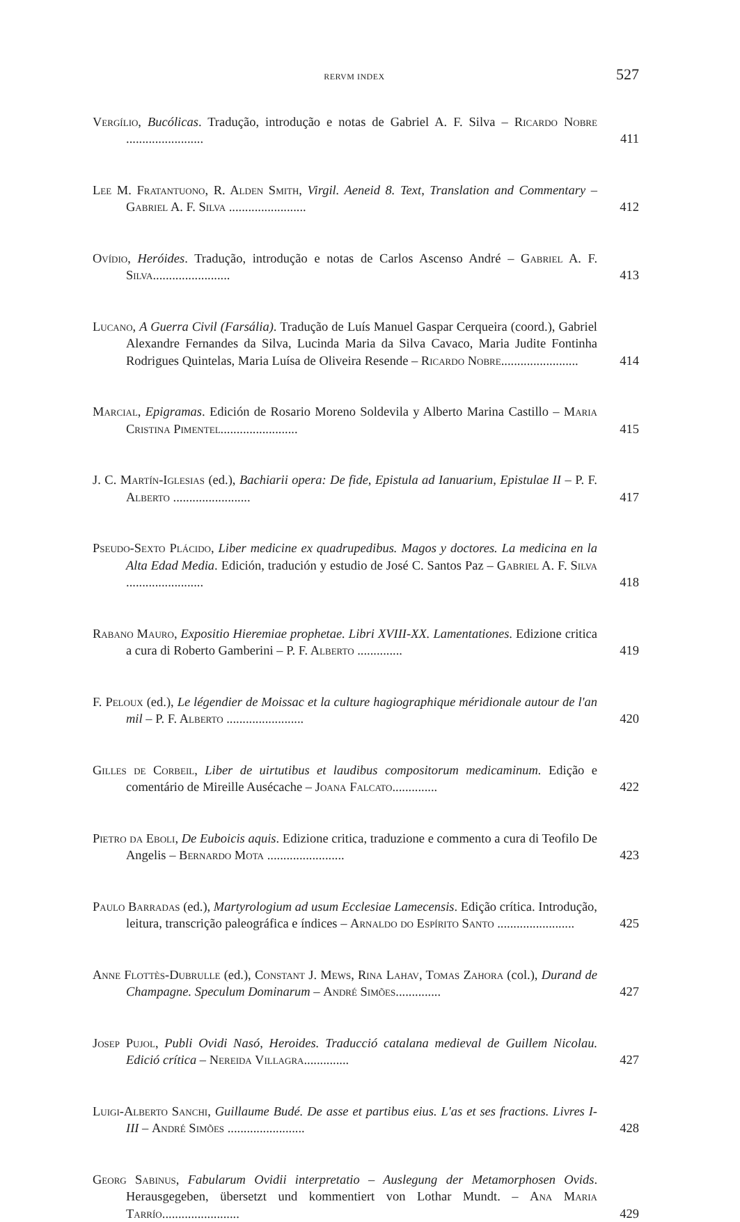RERVM INDEX 527
Vergílio, Bucólicas. Tradução, introdução e notas de Gabriel A. F. Silva – Ricardo Nobre ........................
411
Lee M. Fratantuono, R. Alden Smith, Virgil. Aeneid 8. Text, Translation and Commentary – Gabriel A. F. Silva ........................
412
Ovídio, Heróides. Tradução, introdução e notas de Carlos Ascenso André – Gabriel A. F. Silva........................
413
Lucano, A Guerra Civil (Farsália). Tradução de Luís Manuel Gaspar Cerqueira (coord.), Gabriel Alexandre Fernandes da Silva, Lucinda Maria da Silva Cavaco, Maria Judite Fontinha Rodrigues Quintelas, Maria Luísa de Oliveira Resende – Ricardo Nobre........................
414
Marcial, Epigramas. Edición de Rosario Moreno Soldevila y Alberto Marina Castillo – Maria Cristina Pimentel........................
415
J. C. Martín-Iglesias (ed.), Bachiarii opera: De fide, Epistula ad Ianuarium, Epistulae II – P. F. Alberto ........................
417
Pseudo-Sexto Plácido, Liber medicine ex quadrupedibus. Magos y doctores. La medicina en la Alta Edad Media. Edición, tradución y estudio de José C. Santos Paz – Gabriel A. F. Silva ........................
418
Rabano Mauro, Expositio Hieremiae prophetae. Libri XVIII-XX. Lamentationes. Edizione critica a cura di Roberto Gamberini – P. F. Alberto ..............
419
F. Peloux (ed.), Le légendier de Moissac et la culture hagiographique méridionale autour de l'an mil – P. F. Alberto ........................
420
Gilles de Corbeil, Liber de uirtutibus et laudibus compositorum medicaminum. Edição e comentário de Mireille Ausécache – Joana Falcato..............
422
Pietro da Eboli, De Euboicis aquis. Edizione critica, traduzione e commento a cura di Teofilo De Angelis – Bernardo Mota ........................
423
Paulo Barradas (ed.), Martyrologium ad usum Ecclesiae Lamecensis. Edição crítica. Introdução, leitura, transcrição paleográfica e índices – Arnaldo do Espírito Santo ........................
425
Anne Flottès-Dubrulle (ed.), Constant J. Mews, Rina Lahav, Tomas Zahora (col.), Durand de Champagne. Speculum Dominarum – André Simões..............
427
Josep Pujol, Publi Ovidi Nasó, Heroides. Traducció catalana medieval de Guillem Nicolau. Edició crítica – Nereida Villagra..............
427
Luigi-Alberto Sanchi, Guillaume Budé. De asse et partibus eius. L'as et ses fractions. Livres I-III – André Simões ........................
428
Georg Sabinus, Fabularum Ovidii interpretatio – Auslegung der Metamorphosen Ovids. Herausgegeben, übersetzt und kommentiert von Lothar Mundt. – Ana Maria Tarrío........................
429